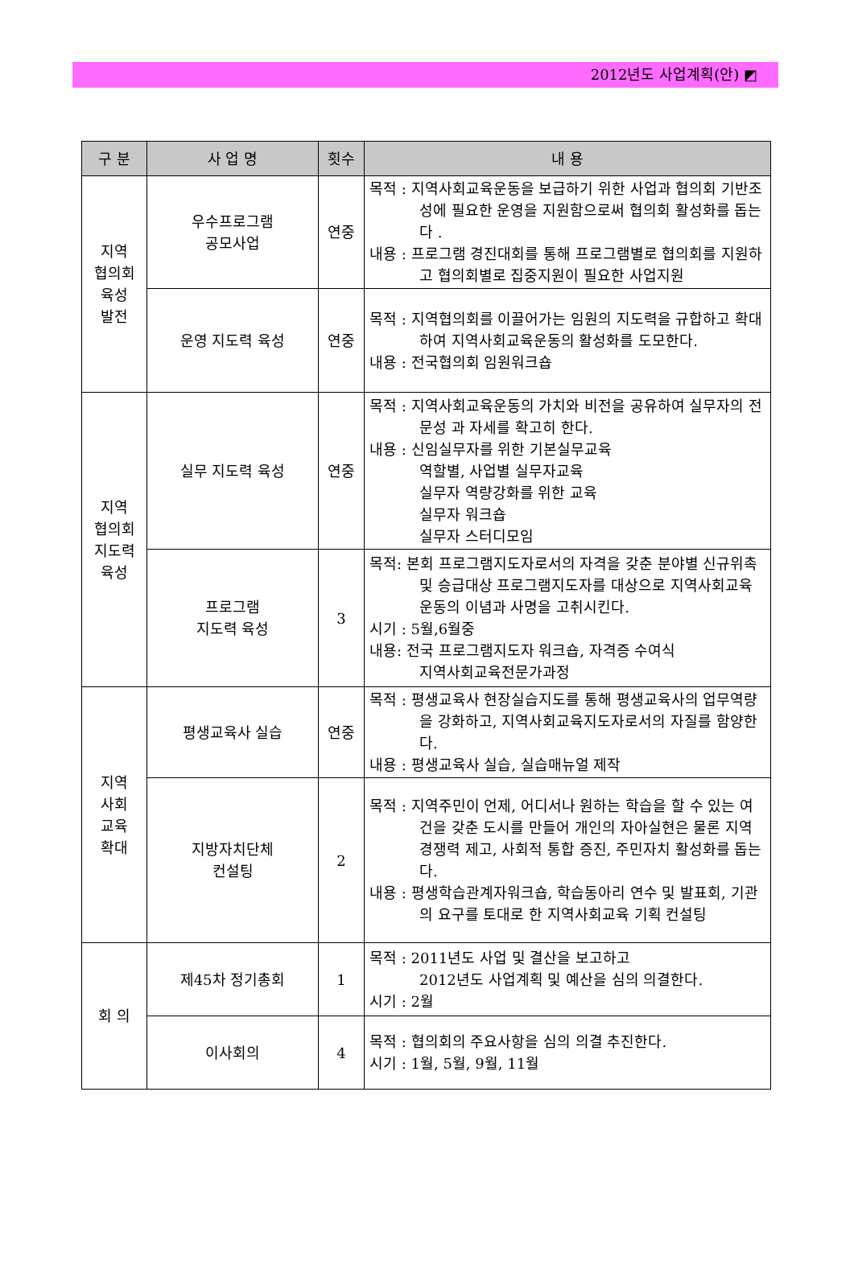2012년도 사업계획(안) ◩
| 구 분 | 사 업 명 | 횟수 | 내 용 |
| --- | --- | --- | --- |
| 지역 협의회 육성 발전 | 우수프로그램 공모사업 | 연중 | 목적 : 지역사회교육운동을 보급하기 위한 사업과 협의회 기반조성에 필요한 운영을 지원함으로써 협의회 활성화를 돕는다 . 내용 : 프로그램 경진대회를 통해 프로그램별로 협의회를 지원하고 협의회별로 집중지원이 필요한 사업지원 |
| | 운영 지도력 육성 | 연중 | 목적 : 지역협의회를 이끌어가는 임원의 지도력을 규합하고 확대하여 지역사회교육운동의 활성화를 도모한다. 내용 : 전국협의회 임원워크숍 |
| 지역 협의회 지도력 육성 | 실무 지도력 육성 | 연중 | 목적 : 지역사회교육운동의 가치와 비전을 공유하여 실무자의 전문성 과 자세를 확고히 한다. 내용 : 신임실무자를 위한 기본실무교육 역할별, 사업별 실무자교육 실무자 역량강화를 위한 교육 실무자 워크숍 실무자 스터디모임 |
| | 프로그램 지도력 육성 | 3 | 목적: 본회 프로그램지도자로서의 자격을 갖춘 분야별 신규위촉 및 승급대상 프로그램지도자를 대상으로 지역사회교육운동의 이념과 사명을 고취시킨다. 시기 : 5월,6월중 내용: 전국 프로그램지도자 워크숍, 자격증 수여식 지역사회교육전문가과정 |
| 지역 사회 교육 확대 | 평생교육사 실습 | 연중 | 목적 : 평생교육사 현장실습지도를 통해 평생교육사의 업무역량을 강화하고, 지역사회교육지도자로서의 자질를 함양한다. 내용 : 평생교육사 실습, 실습매뉴얼 제작 |
| | 지방자치단체 컨설팅 | 2 | 목적 : 지역주민이 언제, 어디서나 원하는 학습을 할 수 있는 여건을 갖춘 도시를 만들어 개인의 자아실현은 물론 지역경쟁력 제고, 사회적 통합 증진, 주민자치 활성화를 돕는다. 내용 : 평생학습관계자워크숍, 학습동아리 연수 및 발표회, 기관의 요구를 토대로 한 지역사회교육 기획 컨설팅 |
| 회 의 | 제45차 정기총회 | 1 | 목적 : 2011년도 사업 및 결산을 보고하고 2012년도 사업계획 및 예산을 심의 의결한다. 시기 : 2월 |
| | 이사회의 | 4 | 목적 : 협의회의 주요사항을 심의 의결 추진한다. 시기 : 1월, 5월, 9월, 11월 |